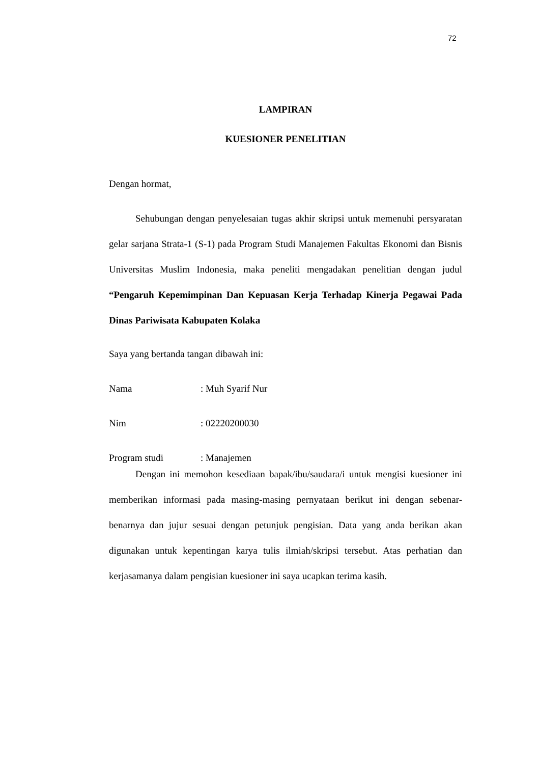72
LAMPIRAN
KUESIONER PENELITIAN
Dengan hormat,
Sehubungan dengan penyelesaian tugas akhir skripsi untuk memenuhi persyaratan gelar sarjana Strata-1 (S-1) pada Program Studi Manajemen Fakultas Ekonomi dan Bisnis Universitas Muslim Indonesia, maka peneliti mengadakan penelitian dengan judul “Pengaruh Kepemimpinan Dan Kepuasan Kerja Terhadap Kinerja Pegawai Pada Dinas Pariwisata Kabupaten Kolaka
Saya yang bertanda tangan dibawah ini:
Nama: Muh Syarif Nur
Nim: 02220200030
Program studi: Manajemen
Dengan ini memohon kesediaan bapak/ibu/saudara/i untuk mengisi kuesioner ini memberikan informasi pada masing-masing pernyataan berikut ini dengan sebenar-benarnya dan jujur sesuai dengan petunjuk pengisian. Data yang anda berikan akan digunakan untuk kepentingan karya tulis ilmiah/skripsi tersebut. Atas perhatian dan kerjasamanya dalam pengisian kuesioner ini saya ucapkan terima kasih.